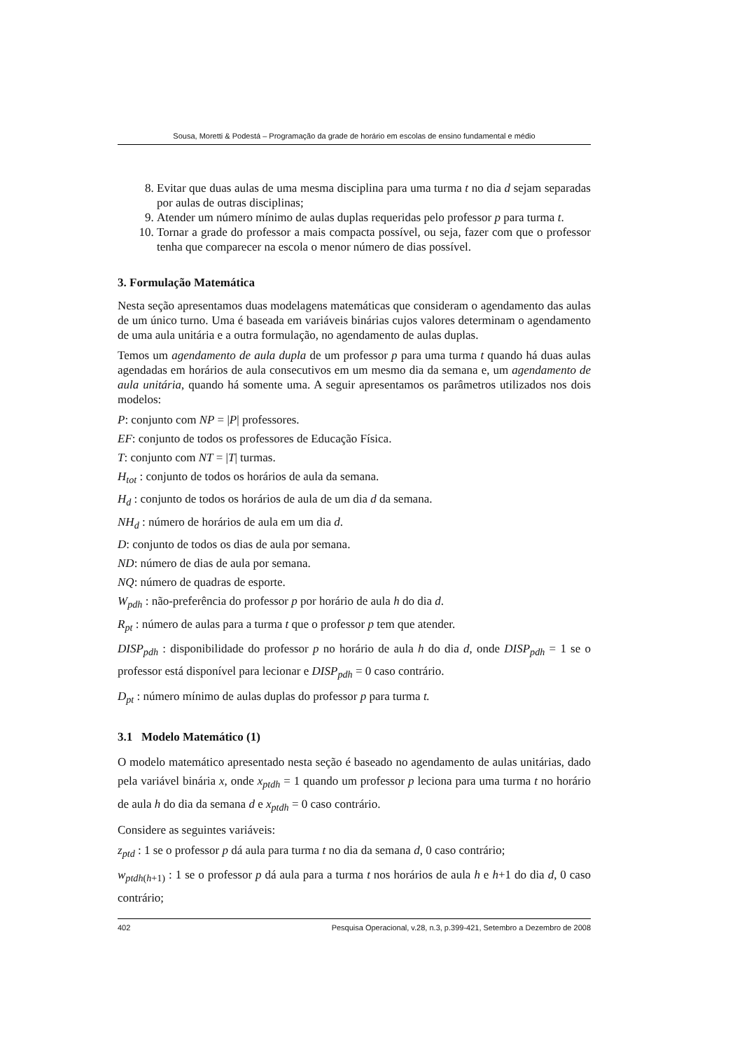Sousa, Moretti & Podestá – Programação da grade de horário em escolas de ensino fundamental e médio
8. Evitar que duas aulas de uma mesma disciplina para uma turma t no dia d sejam separadas por aulas de outras disciplinas;
9. Atender um número mínimo de aulas duplas requeridas pelo professor p para turma t.
10. Tornar a grade do professor a mais compacta possível, ou seja, fazer com que o professor tenha que comparecer na escola o menor número de dias possível.
3. Formulação Matemática
Nesta seção apresentamos duas modelagens matemáticas que consideram o agendamento das aulas de um único turno. Uma é baseada em variáveis binárias cujos valores determinam o agendamento de uma aula unitária e a outra formulação, no agendamento de aulas duplas.
Temos um agendamento de aula dupla de um professor p para uma turma t quando há duas aulas agendadas em horários de aula consecutivos em um mesmo dia da semana e, um agendamento de aula unitária, quando há somente uma. A seguir apresentamos os parâmetros utilizados nos dois modelos:
P: conjunto com NP = |P| professores.
EF: conjunto de todos os professores de Educação Física.
T: conjunto com NT = |T| turmas.
H<sub>tot</sub> : conjunto de todos os horários de aula da semana.
H<sub>d</sub> : conjunto de todos os horários de aula de um dia d da semana.
NH<sub>d</sub> : número de horários de aula em um dia d.
D: conjunto de todos os dias de aula por semana.
ND: número de dias de aula por semana.
NQ: número de quadras de esporte.
W<sub>pdh</sub> : não-preferência do professor p por horário de aula h do dia d.
R<sub>pt</sub> : número de aulas para a turma t que o professor p tem que atender.
DISP<sub>pdh</sub> : disponibilidade do professor p no horário de aula h do dia d, onde DISP<sub>pdh</sub> = 1 se o professor está disponível para lecionar e DISP<sub>pdh</sub> = 0 caso contrário.
D<sub>pt</sub> : número mínimo de aulas duplas do professor p para turma t.
3.1 Modelo Matemático (1)
O modelo matemático apresentado nesta seção é baseado no agendamento de aulas unitárias, dado pela variável binária x, onde x<sub>ptdh</sub> = 1 quando um professor p leciona para uma turma t no horário de aula h do dia da semana d e x<sub>ptdh</sub> = 0 caso contrário.
Considere as seguintes variáveis:
z<sub>ptd</sub> : 1 se o professor p dá aula para turma t no dia da semana d, 0 caso contrário;
w<sub>ptdh</sub><sub>(h+1)</sub> : 1 se o professor p dá aula para a turma t nos horários de aula h e h+1 do dia d, 0 caso contrário;
402 Pesquisa Operacional, v.28, n.3, p.399-421, Setembro a Dezembro de 2008